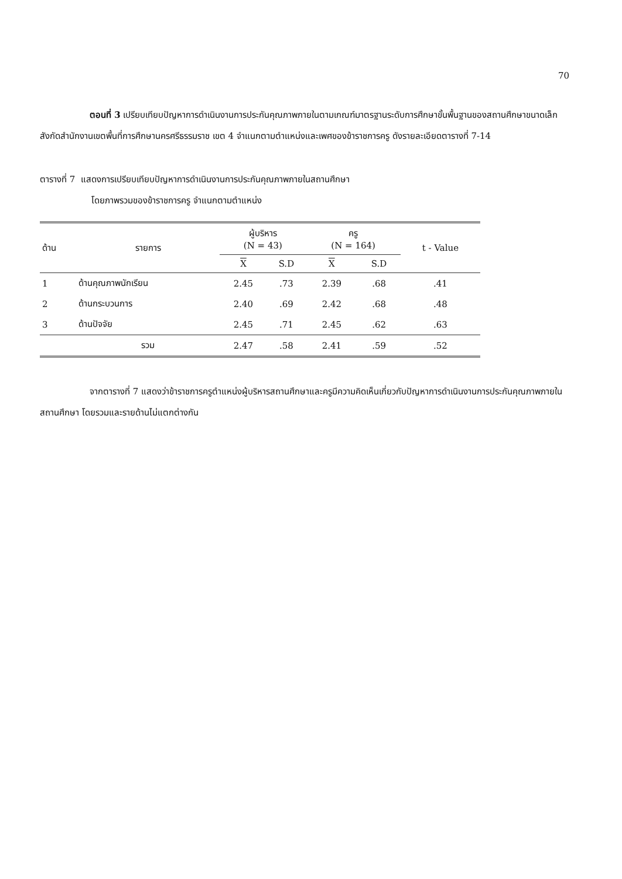70
ตอนที่ 3 เปรียบเทียบปัญหาการดำเนินงานการประกันคุณภาพภายในตามเกณฑ์มาตรฐานระดับการศึกษาขั้นพื้นฐานของสถานศึกษาขนาดเล็ก สังกัดสำนักงานเขตพื้นที่การศึกษานครศรีธรรมราช เขต 4 จำแนกตามตำแหน่งและเพศของข้าราชการครู ดังรายละเอียดตารางที่ 7-14
ตารางที่ 7 แสดงการเปรียบเทียบปัญหาการดำเนินงานการประกันคุณภาพภายในสถานศึกษา
โดยภาพรวมของข้าราชการครู จำแนกตามตำแหน่ง
| ด้าน | รายการ | ผู้บริหาร (N = 43) | | ครู (N = 164) | | t - Value |
| --- | --- | --- | --- | --- | --- | --- |
| | | X | S.D | X | S.D | |
| 1 | ด้านคุณภาพนักเรียน | 2.45 | .73 | 2.39 | .68 | .41 |
| 2 | ด้านกระบวนการ | 2.40 | .69 | 2.42 | .68 | .48 |
| 3 | ด้านปัจจัย | 2.45 | .71 | 2.45 | .62 | .63 |
| | รวม | 2.47 | .58 | 2.41 | .59 | .52 |
จากตารางที่ 7 แสดงว่าข้าราชการครูตำแหน่งผู้บริหารสถานศึกษาและครูมีความคิดเห็นเกี่ยวกับปัญหาการดำเนินงานการประกันคุณภาพภายในสถานศึกษา โดยรวมและรายด้านไม่แตกต่างกัน